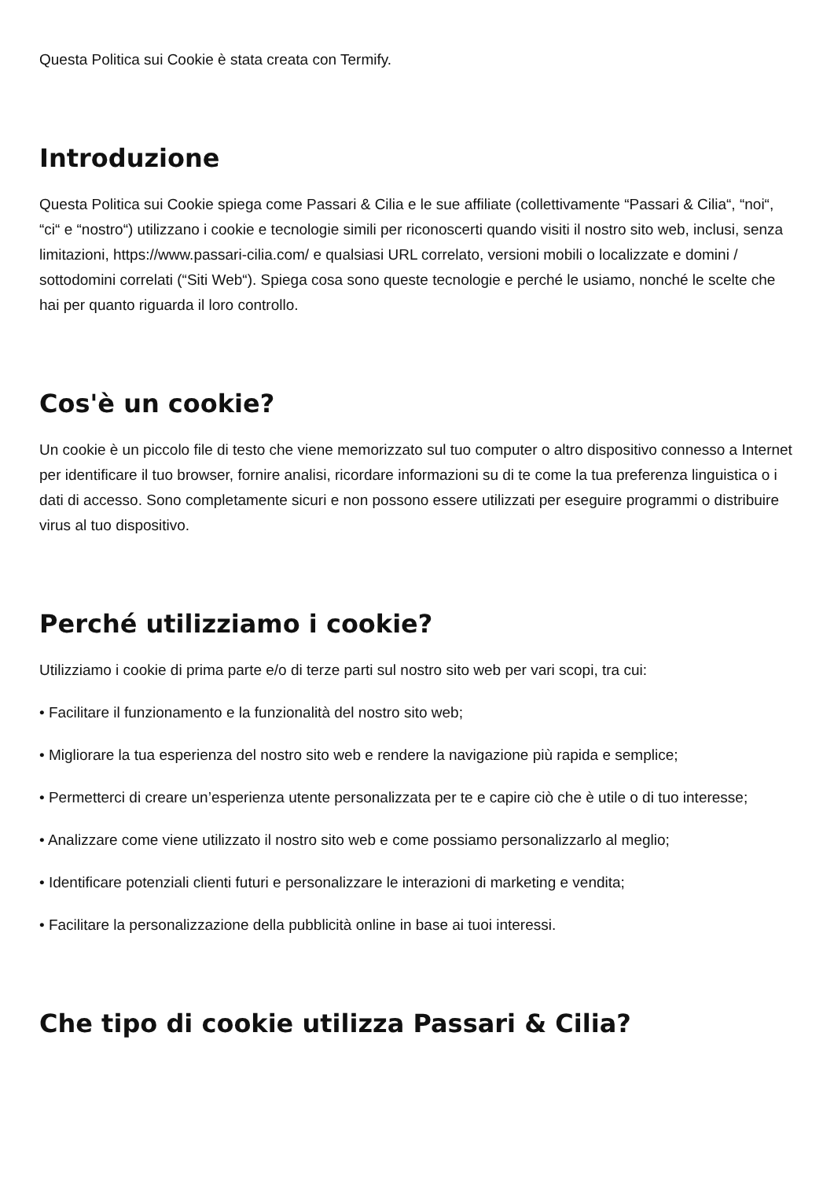Questa Politica sui Cookie è stata creata con Termify.
Introduzione
Questa Politica sui Cookie spiega come Passari & Cilia e le sue affiliate (collettivamente “Passari & Cilia“, “noi“, “ci“ e “nostro“) utilizzano i cookie e tecnologie simili per riconoscerti quando visiti il nostro sito web, inclusi, senza limitazioni, https://www.passari-cilia.com/ e qualsiasi URL correlato, versioni mobili o localizzate e domini / sottodomini correlati (“Siti Web“). Spiega cosa sono queste tecnologie e perché le usiamo, nonché le scelte che hai per quanto riguarda il loro controllo.
Cos'è un cookie?
Un cookie è un piccolo file di testo che viene memorizzato sul tuo computer o altro dispositivo connesso a Internet per identificare il tuo browser, fornire analisi, ricordare informazioni su di te come la tua preferenza linguistica o i dati di accesso. Sono completamente sicuri e non possono essere utilizzati per eseguire programmi o distribuire virus al tuo dispositivo.
Perché utilizziamo i cookie?
Utilizziamo i cookie di prima parte e/o di terze parti sul nostro sito web per vari scopi, tra cui:
• Facilitare il funzionamento e la funzionalità del nostro sito web;
• Migliorare la tua esperienza del nostro sito web e rendere la navigazione più rapida e semplice;
• Permetterci di creare un’esperienza utente personalizzata per te e capire ciò che è utile o di tuo interesse;
• Analizzare come viene utilizzato il nostro sito web e come possiamo personalizzarlo al meglio;
• Identificare potenziali clienti futuri e personalizzare le interazioni di marketing e vendita;
• Facilitare la personalizzazione della pubblicità online in base ai tuoi interessi.
Che tipo di cookie utilizza Passari & Cilia?